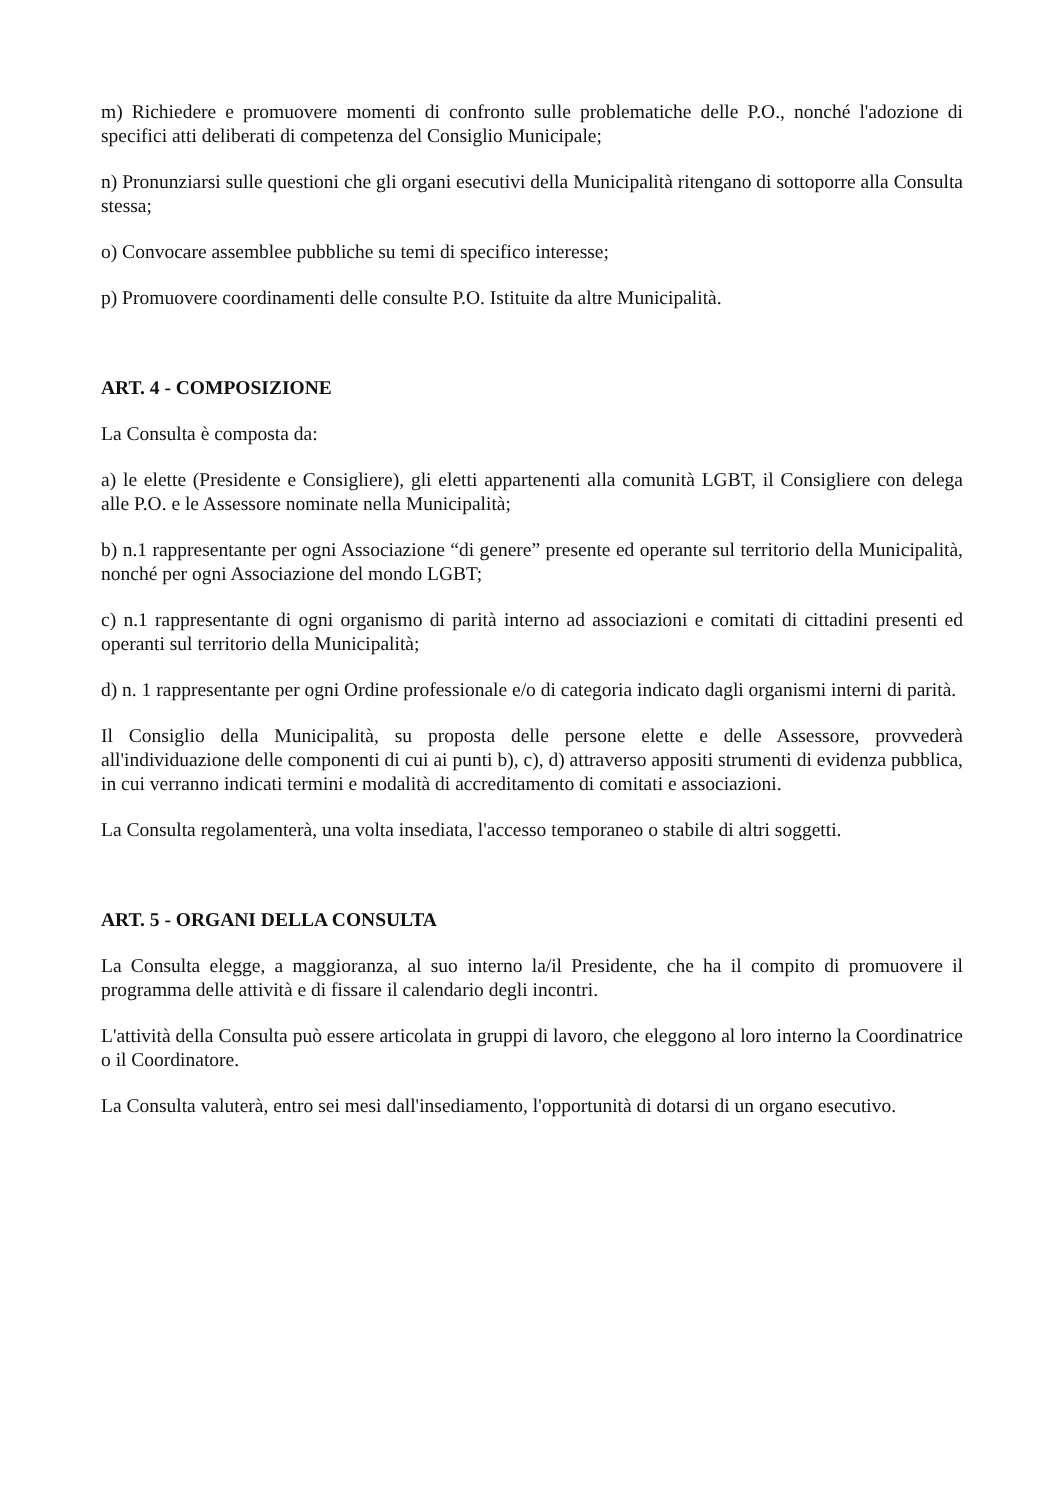m) Richiedere e promuovere momenti di confronto sulle problematiche delle P.O., nonché l'adozione di specifici atti deliberati di competenza del Consiglio Municipale;
n) Pronunziarsi sulle questioni che gli organi esecutivi della Municipalità ritengano di sottoporre alla Consulta stessa;
o) Convocare assemblee pubbliche su temi di specifico interesse;
p) Promuovere coordinamenti delle consulte P.O. Istituite da altre Municipalità.
ART. 4 - COMPOSIZIONE
La Consulta è composta da:
a) le elette (Presidente e Consigliere), gli eletti appartenenti alla comunità LGBT, il Consigliere con delega alle P.O. e le Assessore nominate nella Municipalità;
b) n.1 rappresentante per ogni Associazione “di genere” presente ed operante sul territorio della Municipalità, nonché per ogni Associazione del mondo LGBT;
c) n.1 rappresentante di ogni organismo di parità interno ad associazioni e comitati di cittadini presenti ed operanti sul territorio della Municipalità;
d) n. 1 rappresentante per ogni Ordine professionale e/o di categoria indicato dagli organismi interni di parità.
Il Consiglio della Municipalità, su proposta delle persone elette e delle Assessore, provvederà all'individuazione delle componenti di cui ai punti b), c), d) attraverso appositi strumenti di evidenza pubblica, in cui verranno indicati termini e modalità di accreditamento di comitati e associazioni.
La Consulta regolamenterà, una volta insediata, l'accesso temporaneo o stabile di altri soggetti.
ART. 5 - ORGANI DELLA CONSULTA
La Consulta elegge, a maggioranza, al suo interno la/il Presidente, che ha il compito di promuovere il programma delle attività e di fissare il calendario degli incontri.
L'attività della Consulta può essere articolata in gruppi di lavoro, che eleggono al loro interno la Coordinatrice o il Coordinatore.
La Consulta valuterà, entro sei mesi dall'insediamento, l'opportunità di dotarsi di un organo esecutivo.